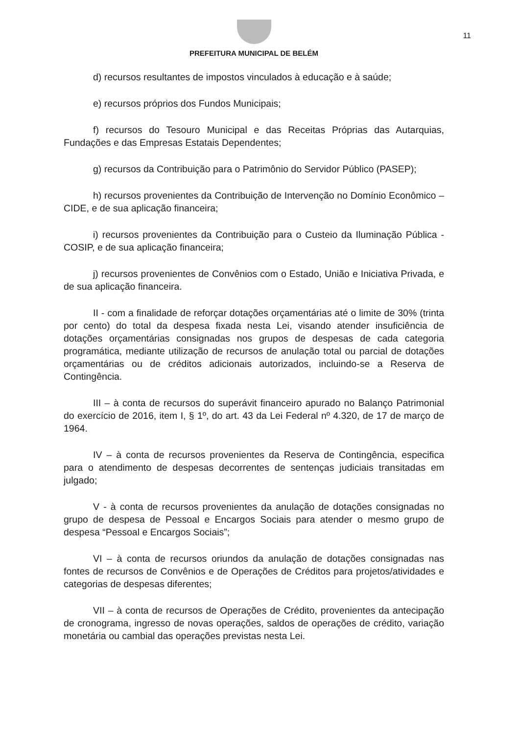11
PREFEITURA MUNICIPAL DE BELÉM
d) recursos resultantes de impostos vinculados à educação e à saúde;
e) recursos próprios dos Fundos Municipais;
f) recursos do Tesouro Municipal e das Receitas Próprias das Autarquias, Fundações e das Empresas Estatais Dependentes;
g) recursos da Contribuição para o Patrimônio do Servidor Público (PASEP);
h) recursos provenientes da Contribuição de Intervenção no Domínio Econômico – CIDE, e de sua aplicação financeira;
i) recursos provenientes da Contribuição para o Custeio da Iluminação Pública - COSIP, e de sua aplicação financeira;
j) recursos provenientes de Convênios com o Estado, União e Iniciativa Privada, e de sua aplicação financeira.
II - com a finalidade de reforçar dotações orçamentárias até o limite de 30% (trinta por cento) do total da despesa fixada nesta Lei, visando atender insuficiência de dotações orçamentárias consignadas nos grupos de despesas de cada categoria programática, mediante utilização de recursos de anulação total ou parcial de dotações orçamentárias ou de créditos adicionais autorizados, incluindo-se a Reserva de Contingência.
III – à conta de recursos do superávit financeiro apurado no Balanço Patrimonial do exercício de 2016, item I, § 1º, do art. 43 da Lei Federal nº 4.320, de 17 de março de 1964.
IV – à conta de recursos provenientes da Reserva de Contingência, especifica para o atendimento de despesas decorrentes de sentenças judiciais transitadas em julgado;
V - à conta de recursos provenientes da anulação de dotações consignadas no grupo de despesa de Pessoal e Encargos Sociais para atender o mesmo grupo de despesa “Pessoal e Encargos Sociais”;
VI – à conta de recursos oriundos da anulação de dotações consignadas nas fontes de recursos de Convênios e de Operações de Créditos para projetos/atividades e categorias de despesas diferentes;
VII – à conta de recursos de Operações de Crédito, provenientes da antecipação de cronograma, ingresso de novas operações, saldos de operações de crédito, variação monetária ou cambial das operações previstas nesta Lei.